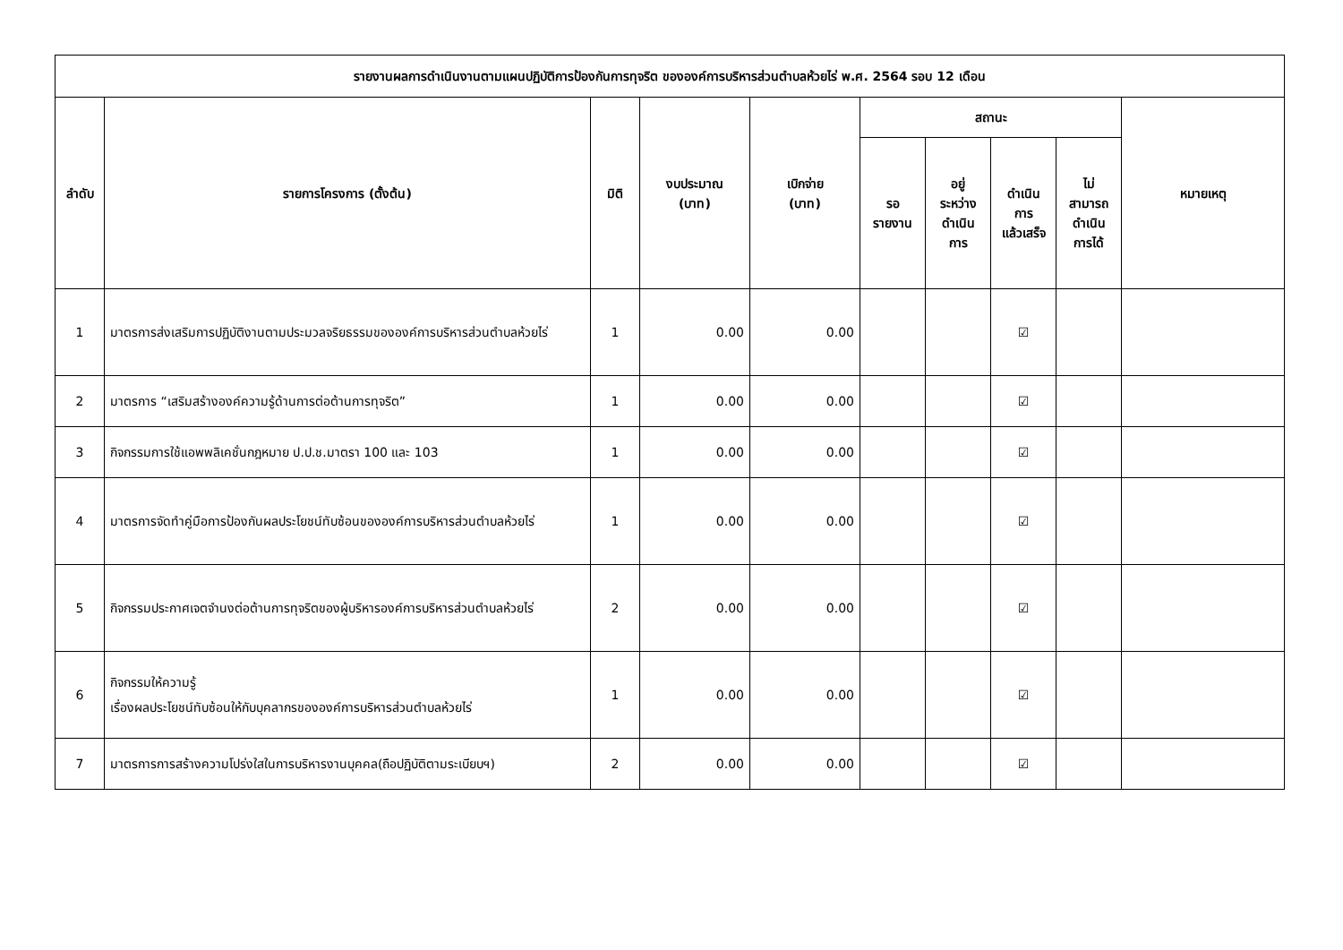| รายงานผลการดำเนินงานตามแผนปฏิบัติการป้องกันการทุจริต ขององค์การบริหารส่วนตำบลห้วยไร่ พ.ศ. 2564 รอบ 12 เดือน | | | | | | | | | |
| --- | --- | --- | --- | --- | --- | --- | --- | --- | --- |
| ลำดับ | รายการโครงการ (ตั้งต้น) | มิติ | งบประมาณ (บาท) | เบิกจ่าย (บาท) | สถานะ | | | | หมายเหตุ |
| | | | | | รอ รายงาน | อยู่ ระหว่าง ดำเนิน การ | ดำเนิน การ แล้วเสร็จ | ไม่ สามารถ ดำเนิน การได้ | |
| 1 | มาตรการส่งเสริมการปฏิบัติงานตามประมวลจริยธรรมขององค์การบริหารส่วนตำบลห้วยไร่ | 1 | 0.00 | 0.00 | | | ☑ | | |
| 2 | มาตรการ “เสริมสร้างองค์ความรู้ด้านการต่อต้านการทุจริต” | 1 | 0.00 | 0.00 | | | ☑ | | |
| 3 | กิจกรรมการใช้แอพพลิเคชั่นกฎหมาย ป.ป.ช.มาตรา 100 และ 103 | 1 | 0.00 | 0.00 | | | ☑ | | |
| 4 | มาตรการจัดทำคู่มือการป้องกันผลประโยชน์ทับซ้อนขององค์การบริหารส่วนตำบลห้วยไร่ | 1 | 0.00 | 0.00 | | | ☑ | | |
| 5 | กิจกรรมประกาศเจตจำนงต่อต้านการทุจริตของผู้บริหารองค์การบริหารส่วนตำบลห้วยไร่ | 2 | 0.00 | 0.00 | | | ☑ | | |
| 6 | กิจกรรมให้ความรู้ เรื่องผลประโยชน์ทับซ้อนให้กับบุคลากรขององค์การบริหารส่วนตำบลห้วยไร่ | 1 | 0.00 | 0.00 | | | ☑ | | |
| 7 | มาตรการการสร้างความโปร่งใสในการบริหารงานบุคคล(ถือปฏิบัติตามระเบียบฯ) | 2 | 0.00 | 0.00 | | | ☑ | | |